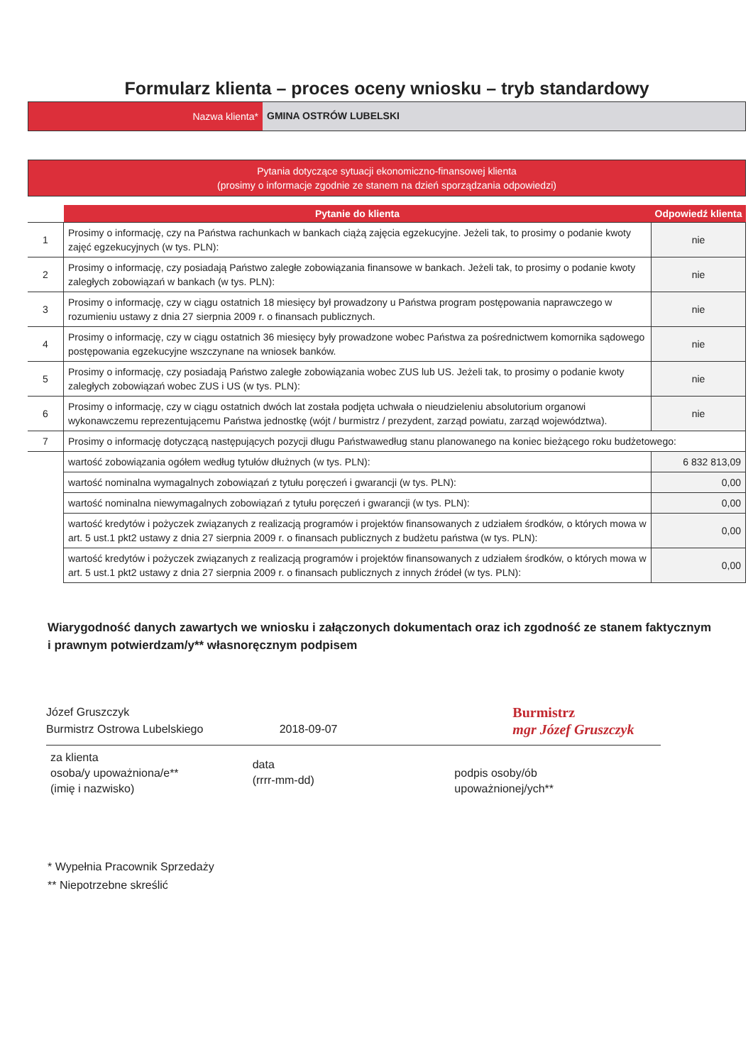Formularz klienta – proces oceny wniosku – tryb standardowy
Nazwa klienta* GMINA OSTRÓW LUBELSKI
Pytania dotyczące sytuacji ekonomiczno-finansowej klienta
(prosimy o informacje zgodnie ze stanem na dzień sporządzania odpowiedzi)
| | Pytanie do klienta | Odpowiedź klienta |
| --- | --- | --- |
| 1 | Prosimy o informację, czy na Państwa rachunkach w bankach ciążą zajęcia egzekucyjne. Jeżeli tak, to prosimy o podanie kwoty zajęć egzekucyjnych (w tys. PLN): | nie |
| 2 | Prosimy o informację, czy posiadają Państwo zaległe zobowiązania finansowe w bankach. Jeżeli tak, to prosimy o podanie kwoty zaległych zobowiązań w bankach (w tys. PLN): | nie |
| 3 | Prosimy o informację, czy w ciągu ostatnich 18 miesięcy był prowadzony u Państwa program postępowania naprawczego w rozumieniu ustawy z dnia 27 sierpnia 2009 r. o finansach publicznych. | nie |
| 4 | Prosimy o informację, czy w ciągu ostatnich 36 miesięcy były prowadzone wobec Państwa za pośrednictwem komornika sądowego postępowania egzekucyjne wszczynane na wniosek banków. | nie |
| 5 | Prosimy o informację, czy posiadają Państwo zaległe zobowiązania wobec ZUS lub US. Jeżeli tak, to prosimy o podanie kwoty zaległych zobowiązań wobec ZUS i US (w tys. PLN): | nie |
| 6 | Prosimy o informację, czy w ciągu ostatnich dwóch lat została podjęta uchwała o nieudzieleniu absolutorium organowi wykonawczemu reprezentującemu Państwa jednostkę (wójt / burmistrz / prezydent, zarząd powiatu, zarząd województwa). | nie |
| 7 | Prosimy o informację dotyczącą następujących pozycji długu Państwawedług stanu planowanego na koniec bieżącego roku budżetowego: | |
| | wartość zobowiązania ogółem według tytułów dłużnych (w tys. PLN): | 6 832 813,09 |
| | wartość nominalna wymagalnych zobowiązań z tytułu poręczeń i gwarancji (w tys. PLN): | 0,00 |
| | wartość nominalna niewymagalnych zobowiązań z tytułu poręczeń i gwarancji (w tys. PLN): | 0,00 |
| | wartość kredytów i pożyczek związanych z realizacją programów i projektów finansowanych z udziałem środków, o których mowa w art. 5 ust.1 pkt2 ustawy z dnia 27 sierpnia 2009 r. o finansach publicznych z budżetu państwa (w tys. PLN): | 0,00 |
| | wartość kredytów i pożyczek związanych z realizacją programów i projektów finansowanych z udziałem środków, o których mowa w art. 5 ust.1 pkt2 ustawy z dnia 27 sierpnia 2009 r. o finansach publicznych z innych źródeł (w tys. PLN): | 0,00 |
Wiarygodność danych zawartych we wniosku i załączonych dokumentach oraz ich zgodność ze stanem faktycznym i prawnym potwierdzam/y** własnoręcznym podpisem
Józef Gruszczyk
Burmistrz Ostrowa Lubelskiego
2018-09-07
Burmistrz
mgr Józef Gruszczyk
za klienta
osoba/y upoważniona/e**
(imię i nazwisko)
data
(rrrr-mm-dd)
podpis osoby/ób
upoważnionej/ych**
* Wypełnia Pracownik Sprzedaży
** Niepotrzebne skreślić